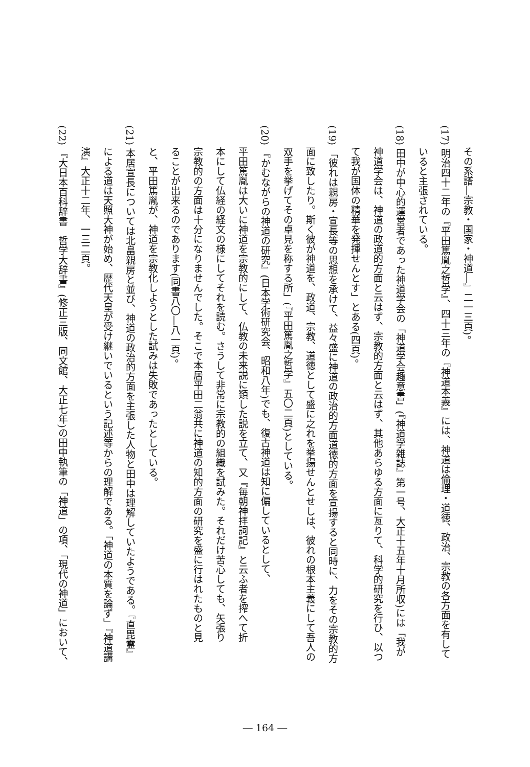その系譜―宗教・国家・神道―』二一三頁)。
(17) 明治四十二年の『平田篤胤之哲学』、四十三年の『神道本義』には、神道は倫理・道徳、政治、宗教の各方面を有して
いると主張されている。
(18) 田中が中心的運営者であった神道学会の「神道学会趣意書」(『神道学雑誌』第一号、大正十五年十月所収)には「我が
神道学会は、神道の政道的方面と云はず、宗教的方面と云はず、其他あらゆる方面に亙りて、科学的研究を行ひ、以つ
て我が国体の精華を発揮せんとす」とある(四頁)。
(19) 「彼れは親房・宣長等の思想を承けて、益々盛に神道の政治的方面道徳的方面を宣揚すると同時に、力をその宗教的方
面に致したり。斯く彼が神道を、政道、宗教、道徳として盛に之れを挙揚せんとせしは、彼れの根本主義にして吾人の
双手を挙げてその卓見を称する所」(『平田篤胤之哲学』五〇二頁)としている。
(20) 『かむながらの神道の研究』(日本学術研究会、昭和八年)でも、復古神道は知に偏しているとして、
平田篤胤は大いに神道を宗教的にして、仏教の未来説に類した説を立て、又『毎朝神拝詞記』と云ふ者を搾へて折
本にして仏経の経文の様にしてそれを読む。さうして非常に宗教的の組織を試みた。それだけ苦心しても、矢張り
宗教的の方面は十分になりませんでした。そこで本居平田二翁共に神道の知的方面の研究を盛に行はれたものと見
ることが出来るのであります(同書八〇―八一頁)。
と、平田篤胤が、神道を宗教化しようとした試みは失敗であったとしている。
(21) 本居宣長については北畠親房と並び、神道の政治的方面を主張した人物と田中は理解していたようである。『直毘霊』
による道は天照大神が始め、歴代天皇が受け継いでいるという記述等からの理解である。「神道の本質を論ず」『神道講
演』大正十二年、一三二頁。
(22) 『大日本百科辞書　哲学大辞書』(修正三版、同文館、大正七年)の田中執筆の「神道」の項、「現代の神道」において、
― 164 ―